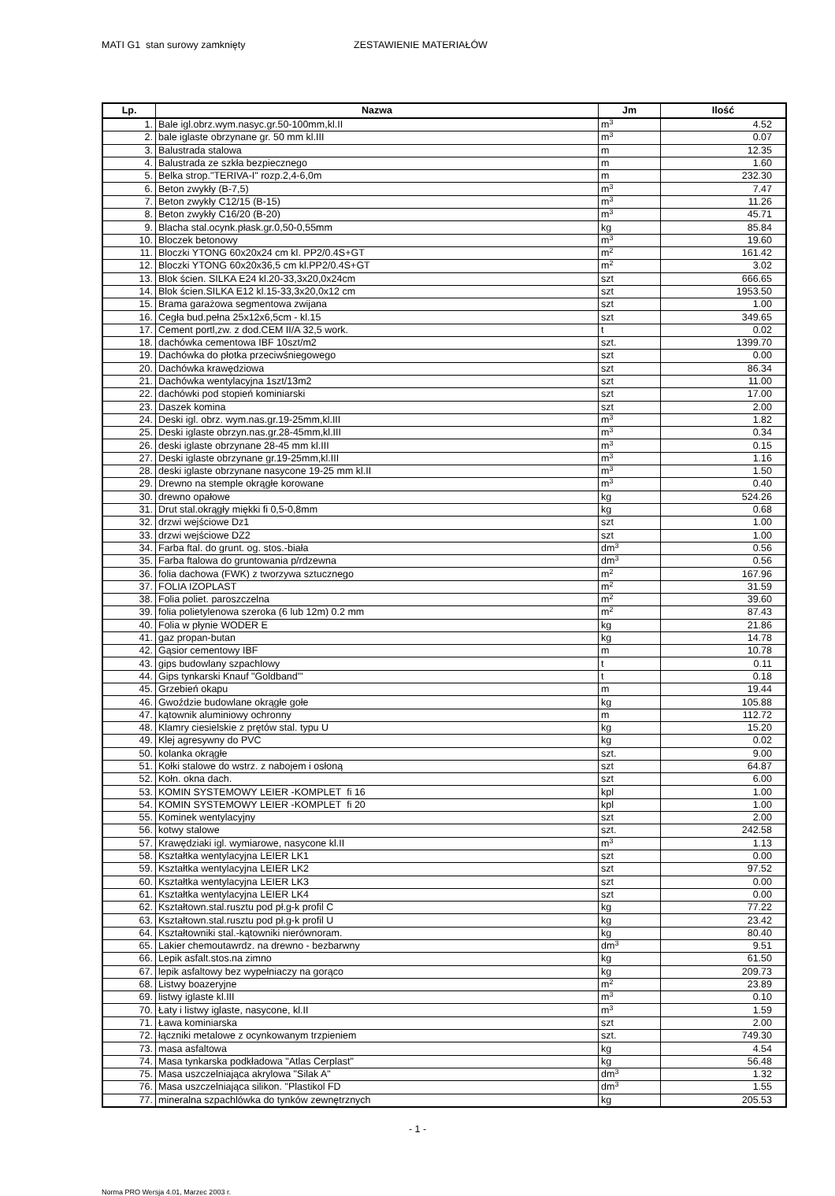MATI G1 stan surowy zamknięty ZESTAWIENIE MATERIAŁÓW
| Lp. | Nazwa | Jm | Ilość |
| --- | --- | --- | --- |
| 1. | Bale igl.obrz.wym.nasyc.gr.50-100mm,kl.II | m<sup>3</sup> | 4.52 |
| 2. | bale iglaste obrzynane gr. 50 mm kl.III | m<sup>3</sup> | 0.07 |
| 3. | Balustrada stalowa | m | 12.35 |
| 4. | Balustrada ze szkła bezpiecznego | m | 1.60 |
| 5. | Belka strop."TERIVA-I" rozp.2,4-6,0m | m | 232.30 |
| 6. | Beton zwykły (B-7,5) | m<sup>3</sup> | 7.47 |
| 7. | Beton zwykły C12/15 (B-15) | m<sup>3</sup> | 11.26 |
| 8. | Beton zwykły C16/20 (B-20) | m<sup>3</sup> | 45.71 |
| 9. | Blacha stal.ocynk.płask.gr.0,50-0,55mm | kg | 85.84 |
| 10. | Bloczek betonowy | m<sup>3</sup> | 19.60 |
| 11. | Bloczki YTONG 60x20x24 cm kl. PP2/0.4S+GT | m<sup>2</sup> | 161.42 |
| 12. | Bloczki YTONG 60x20x36,5 cm kl.PP2/0.4S+GT | m<sup>2</sup> | 3.02 |
| 13. | Blok ścien. SILKA E24 kl.20-33,3x20,0x24cm | szt | 666.65 |
| 14. | Blok ścien.SILKA E12 kl.15-33,3x20,0x12 cm | szt | 1953.50 |
| 15. | Brama garażowa segmentowa zwijana | szt | 1.00 |
| 16. | Cegła bud.pełna 25x12x6,5cm - kl.15 | szt | 349.65 |
| 17. | Cement portl,zw. z dod.CEM II/A 32,5 work. | t | 0.02 |
| 18. | dachówka cementowa IBF 10szt/m2 | szt. | 1399.70 |
| 19. | Dachówka do płotka przeciwśniegowego | szt | 0.00 |
| 20. | Dachówka krawędziowa | szt | 86.34 |
| 21. | Dachówka wentylacyjna 1szt/13m2 | szt | 11.00 |
| 22. | dachówki pod stopień kominiarski | szt | 17.00 |
| 23. | Daszek komina | szt | 2.00 |
| 24. | Deski igl. obrz. wym.nas.gr.19-25mm,kl.III | m<sup>3</sup> | 1.82 |
| 25. | Deski iglaste obrzyn.nas.gr.28-45mm,kl.III | m<sup>3</sup> | 0.34 |
| 26. | deski iglaste obrzynane 28-45 mm kl.III | m<sup>3</sup> | 0.15 |
| 27. | Deski iglaste obrzynane gr.19-25mm,kl.III | m<sup>3</sup> | 1.16 |
| 28. | deski iglaste obrzynane nasycone 19-25 mm kl.II | m<sup>3</sup> | 1.50 |
| 29. | Drewno na stemple okrągłe korowane | m<sup>3</sup> | 0.40 |
| 30. | drewno opałowe | kg | 524.26 |
| 31. | Drut stal.okrągły miękki fi 0,5-0,8mm | kg | 0.68 |
| 32. | drzwi wejściowe Dz1 | szt | 1.00 |
| 33. | drzwi wejściowe DZ2 | szt | 1.00 |
| 34. | Farba ftal. do grunt. og. stos.-biała | dm<sup>3</sup> | 0.56 |
| 35. | Farba ftalowa do gruntowania p/rdzewna | dm<sup>3</sup> | 0.56 |
| 36. | folia dachowa (FWK) z tworzywa sztucznego | m<sup>2</sup> | 167.96 |
| 37. | FOLIA IZOPLAST | m<sup>2</sup> | 31.59 |
| 38. | Folia poliet. paroszczelna | m<sup>2</sup> | 39.60 |
| 39. | folia polietylenowa szeroka (6 lub 12m) 0.2 mm | m<sup>2</sup> | 87.43 |
| 40. | Folia w płynie WODER E | kg | 21.86 |
| 41. | gaz propan-butan | kg | 14.78 |
| 42. | Gąsior cementowy IBF | m | 10.78 |
| 43. | gips budowlany szpachlowy | t | 0.11 |
| 44. | Gips tynkarski Knauf "Goldband"' | t | 0.18 |
| 45. | Grzebień okapu | m | 19.44 |
| 46. | Gwoździe budowlane okrągłe gołe | kg | 105.88 |
| 47. | kątownik aluminiowy ochronny | m | 112.72 |
| 48. | Klamry ciesielskie z prętów stal. typu U | kg | 15.20 |
| 49. | Klej agresywny do PVC | kg | 0.02 |
| 50. | kolanka okrągłe | szt. | 9.00 |
| 51. | Kołki stalowe do wstrz. z nabojem i osłoną | szt | 64.87 |
| 52. | Kołn. okna dach. | szt | 6.00 |
| 53. | KOMIN SYSTEMOWY LEIER -KOMPLET fi 16 | kpl | 1.00 |
| 54. | KOMIN SYSTEMOWY LEIER -KOMPLET fi 20 | kpl | 1.00 |
| 55. | Kominek wentylacyjny | szt | 2.00 |
| 56. | kotwy stalowe | szt. | 242.58 |
| 57. | Krawędziaki igl. wymiarowe, nasycone kl.II | m<sup>3</sup> | 1.13 |
| 58. | Kształtka wentylacyjna LEIER LK1 | szt | 0.00 |
| 59. | Kształtka wentylacyjna LEIER LK2 | szt | 97.52 |
| 60. | Kształtka wentylacyjna LEIER LK3 | szt | 0.00 |
| 61. | Kształtka wentylacyjna LEIER LK4 | szt | 0.00 |
| 62. | Kształtown.stal.rusztu pod pł.g-k profil C | kg | 77.22 |
| 63. | Kształtown.stal.rusztu pod pł.g-k profil U | kg | 23.42 |
| 64. | Kształtowniki stal.-kątowniki nierównoram. | kg | 80.40 |
| 65. | Lakier chemoutawrdz. na drewno - bezbarwny | dm<sup>3</sup> | 9.51 |
| 66. | Lepik asfalt.stos.na zimno | kg | 61.50 |
| 67. | lepik asfaltowy bez wypełniaczy na gorąco | kg | 209.73 |
| 68. | Listwy boazeryjne | m<sup>2</sup> | 23.89 |
| 69. | listwy iglaste kl.III | m<sup>3</sup> | 0.10 |
| 70. | Łaty i listwy iglaste, nasycone, kl.II | m<sup>3</sup> | 1.59 |
| 71. | Ława kominiarska | szt | 2.00 |
| 72. | łączniki metalowe z ocynkowanym trzpieniem | szt. | 749.30 |
| 73. | masa asfaltowa | kg | 4.54 |
| 74. | Masa tynkarska podkładowa "Atlas Cerplast" | kg | 56.48 |
| 75. | Masa uszczelniająca akrylowa "Silak A" | dm<sup>3</sup> | 1.32 |
| 76. | Masa uszczelniająca silikon. "Plastikol FD | dm<sup>3</sup> | 1.55 |
| 77. | mineralna szpachlówka do tynków zewnętrznych | kg | 205.53 |
- 1 -
Norma PRO Wersja 4.01, Marzec 2003 r.